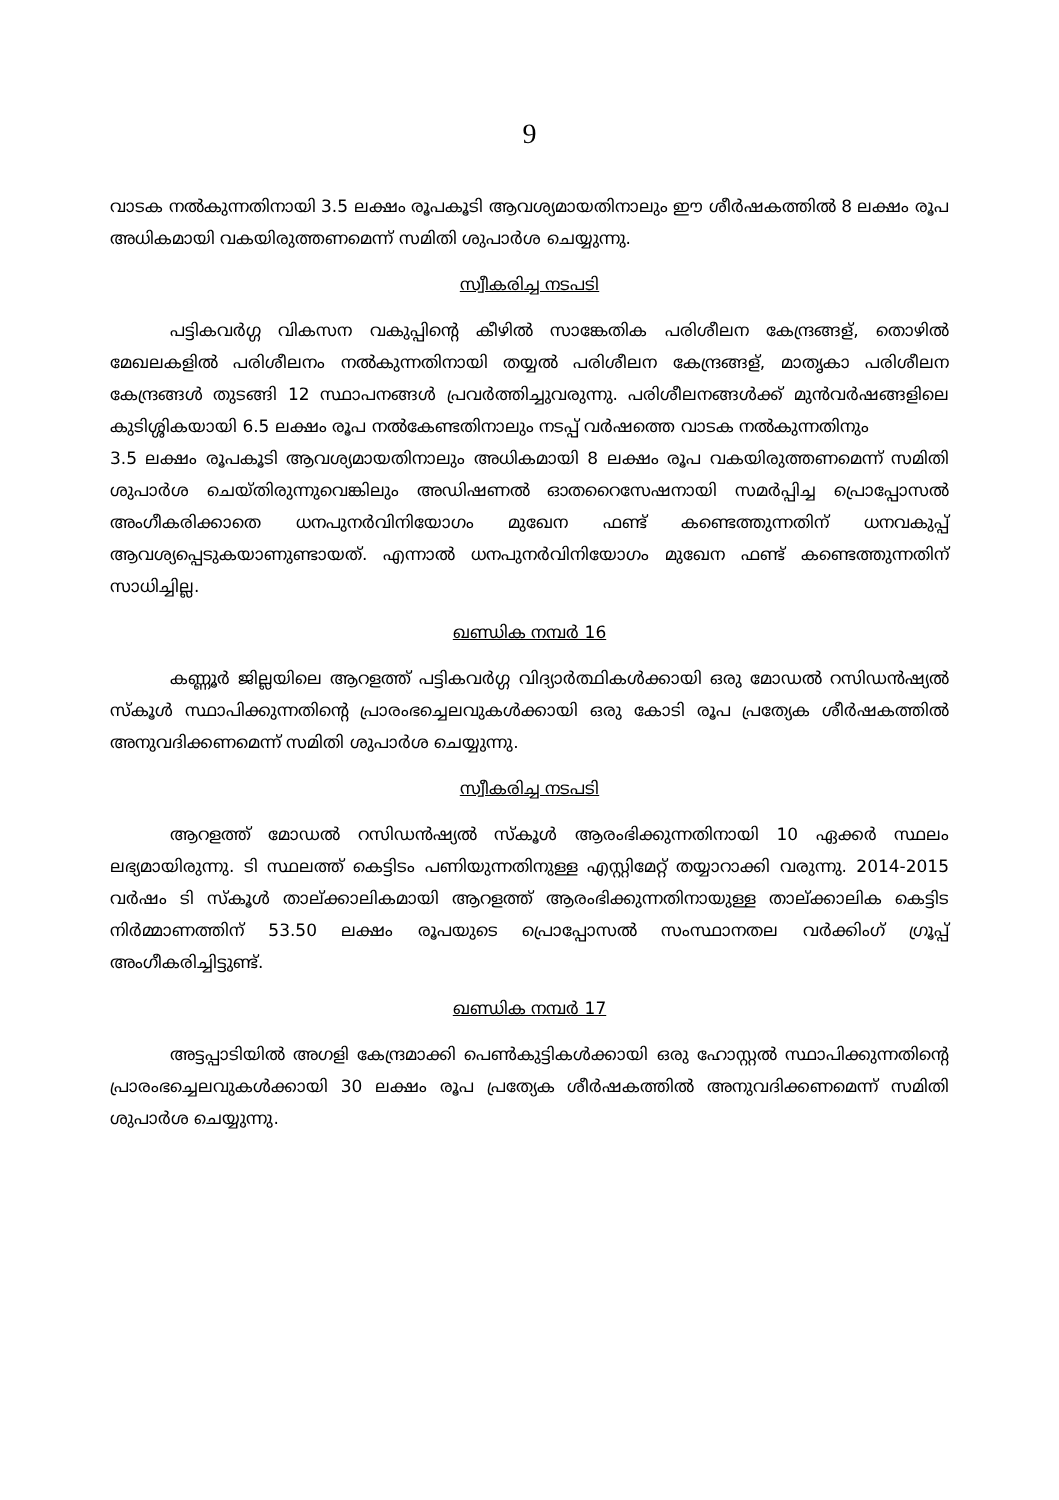9
വാടക നൽകുന്നതിനായി 3.5 ലക്ഷം രൂപകൂടി ആവശ്യമായതിനാലും ഈ ശീർഷകത്തിൽ 8 ലക്ഷം രൂപ അധികമായി വകയിരുത്തണമെന്ന് സമിതി ശുപാർശ ചെയ്യുന്നു.
സ്വീകരിച്ച നടപടി
പട്ടികവർഗ്ഗ വികസന വകുപ്പിന്റെ കീഴിൽ സാങ്കേതിക പരിശീലന കേന്ദ്രങ്ങള്, തൊഴിൽ മേഖലകളിൽ പരിശീലനം നൽകുന്നതിനായി തയ്യൽ പരിശീലന കേന്ദ്രങ്ങള്, മാതൃകാ പരിശീലന കേന്ദ്രങ്ങൾ തുടങ്ങി 12 സ്ഥാപനങ്ങൾ പ്രവർത്തിച്ചുവരുന്നു. പരിശീലനങ്ങൾക്ക് മുൻവർഷങ്ങളിലെ കുടിശ്ശികയായി 6.5 ലക്ഷം രൂപ നൽകേണ്ടതിനാലും നടപ്പ് വർഷത്തെ വാടക നൽകുന്നതിനും
3.5 ലക്ഷം രൂപകൂടി ആവശ്യമായതിനാലും അധികമായി 8 ലക്ഷം രൂപ വകയിരുത്തണമെന്ന് സമിതി ശുപാർശ ചെയ്തിരുന്നുവെങ്കിലും അഡിഷണൽ ഓതറൈസേഷനായി സമർപ്പിച്ച പ്രൊപ്പോസൽ അംഗീകരിക്കാതെ ധനപുനർവിനിയോഗം മുഖേന ഫണ്ട് കണ്ടെത്തുന്നതിന് ധനവകുപ്പ് ആവശ്യപ്പെടുകയാണുണ്ടായത്. എന്നാൽ ധനപുനർവിനിയോഗം മുഖേന ഫണ്ട് കണ്ടെത്തുന്നതിന് സാധിച്ചില്ല.
ഖണ്ഡിക നമ്പർ 16
കണ്ണൂർ ജില്ലയിലെ ആറളത്ത് പട്ടികവർഗ്ഗ വിദ്യാർത്ഥികൾക്കായി ഒരു മോഡൽ റസിഡൻഷ്യൽ സ്കൂൾ സ്ഥാപിക്കുന്നതിന്റെ പ്രാരംഭച്ചെലവുകൾക്കായി ഒരു കോടി രൂപ പ്രത്യേക ശീർഷകത്തിൽ അനുവദിക്കണമെന്ന് സമിതി ശുപാർശ ചെയ്യുന്നു.
സ്വീകരിച്ച നടപടി
ആറളത്ത് മോഡൽ റസിഡൻഷ്യൽ സ്കൂൾ ആരംഭിക്കുന്നതിനായി 10 ഏക്കർ സ്ഥലം ലഭ്യമായിരുന്നു. ടി സ്ഥലത്ത് കെട്ടിടം പണിയുന്നതിനുള്ള എസ്റ്റിമേറ്റ് തയ്യാറാക്കി വരുന്നു. 2014-2015 വർഷം ടി സ്കൂൾ താല്ക്കാലികമായി ആറളത്ത് ആരംഭിക്കുന്നതിനായുള്ള താല്ക്കാലിക കെട്ടിട നിർമ്മാണത്തിന് 53.50 ലക്ഷം രൂപയുടെ പ്രൊപ്പോസൽ സംസ്ഥാനതല വർക്കിംഗ് ഗ്രൂപ്പ് അംഗീകരിച്ചിട്ടുണ്ട്.
ഖണ്ഡിക നമ്പർ 17
അട്ടപ്പാടിയിൽ അഗളി കേന്ദ്രമാക്കി പെൺകുട്ടികൾക്കായി ഒരു ഹോസ്റ്റൽ സ്ഥാപിക്കുന്നതിന്റെ പ്രാരംഭച്ചെലവുകൾക്കായി 30 ലക്ഷം രൂപ പ്രത്യേക ശീർഷകത്തിൽ അനുവദിക്കണമെന്ന് സമിതി ശുപാർശ ചെയ്യുന്നു.